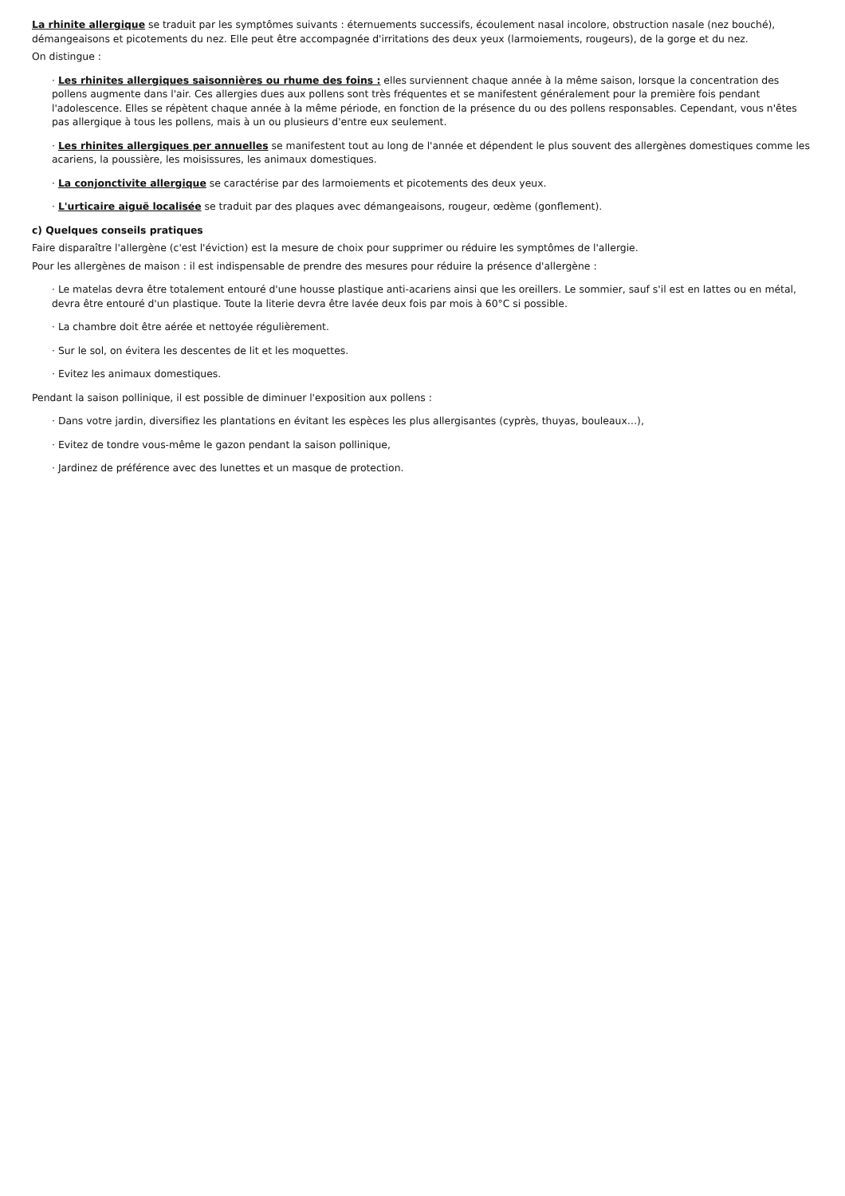La rhinite allergique se traduit par les symptômes suivants : éternuements successifs, écoulement nasal incolore, obstruction nasale (nez bouché), démangeaisons et picotements du nez. Elle peut être accompagnée d'irritations des deux yeux (larmoiements, rougeurs), de la gorge et du nez.
On distingue :
· Les rhinites allergiques saisonnières ou rhume des foins : elles surviennent chaque année à la même saison, lorsque la concentration des pollens augmente dans l'air. Ces allergies dues aux pollens sont très fréquentes et se manifestent généralement pour la première fois pendant l'adolescence. Elles se répètent chaque année à la même période, en fonction de la présence du ou des pollens responsables. Cependant, vous n'êtes pas allergique à tous les pollens, mais à un ou plusieurs d'entre eux seulement.
· Les rhinites allergiques per annuelles se manifestent tout au long de l'année et dépendent le plus souvent des allergènes domestiques comme les acariens, la poussière, les moisissures, les animaux domestiques.
· La conjonctivite allergique se caractérise par des larmoiements et picotements des deux yeux.
· L'urticaire aiguë localisée se traduit par des plaques avec démangeaisons, rougeur, œdème (gonflement).
c) Quelques conseils pratiques
Faire disparaître l'allergène (c'est l'éviction) est la mesure de choix pour supprimer ou réduire les symptômes de l'allergie.
Pour les allergènes de maison : il est indispensable de prendre des mesures pour réduire la présence d'allergène :
· Le matelas devra être totalement entouré d'une housse plastique anti-acariens ainsi que les oreillers. Le sommier, sauf s'il est en lattes ou en métal, devra être entouré d'un plastique. Toute la literie devra être lavée deux fois par mois à 60°C si possible.
· La chambre doit être aérée et nettoyée régulièrement.
· Sur le sol, on évitera les descentes de lit et les moquettes.
· Evitez les animaux domestiques.
Pendant la saison pollinique, il est possible de diminuer l'exposition aux pollens :
· Dans votre jardin, diversifiez les plantations en évitant les espèces les plus allergisantes (cyprès, thuyas, bouleaux…),
· Evitez de tondre vous-même le gazon pendant la saison pollinique,
· Jardinez de préférence avec des lunettes et un masque de protection.